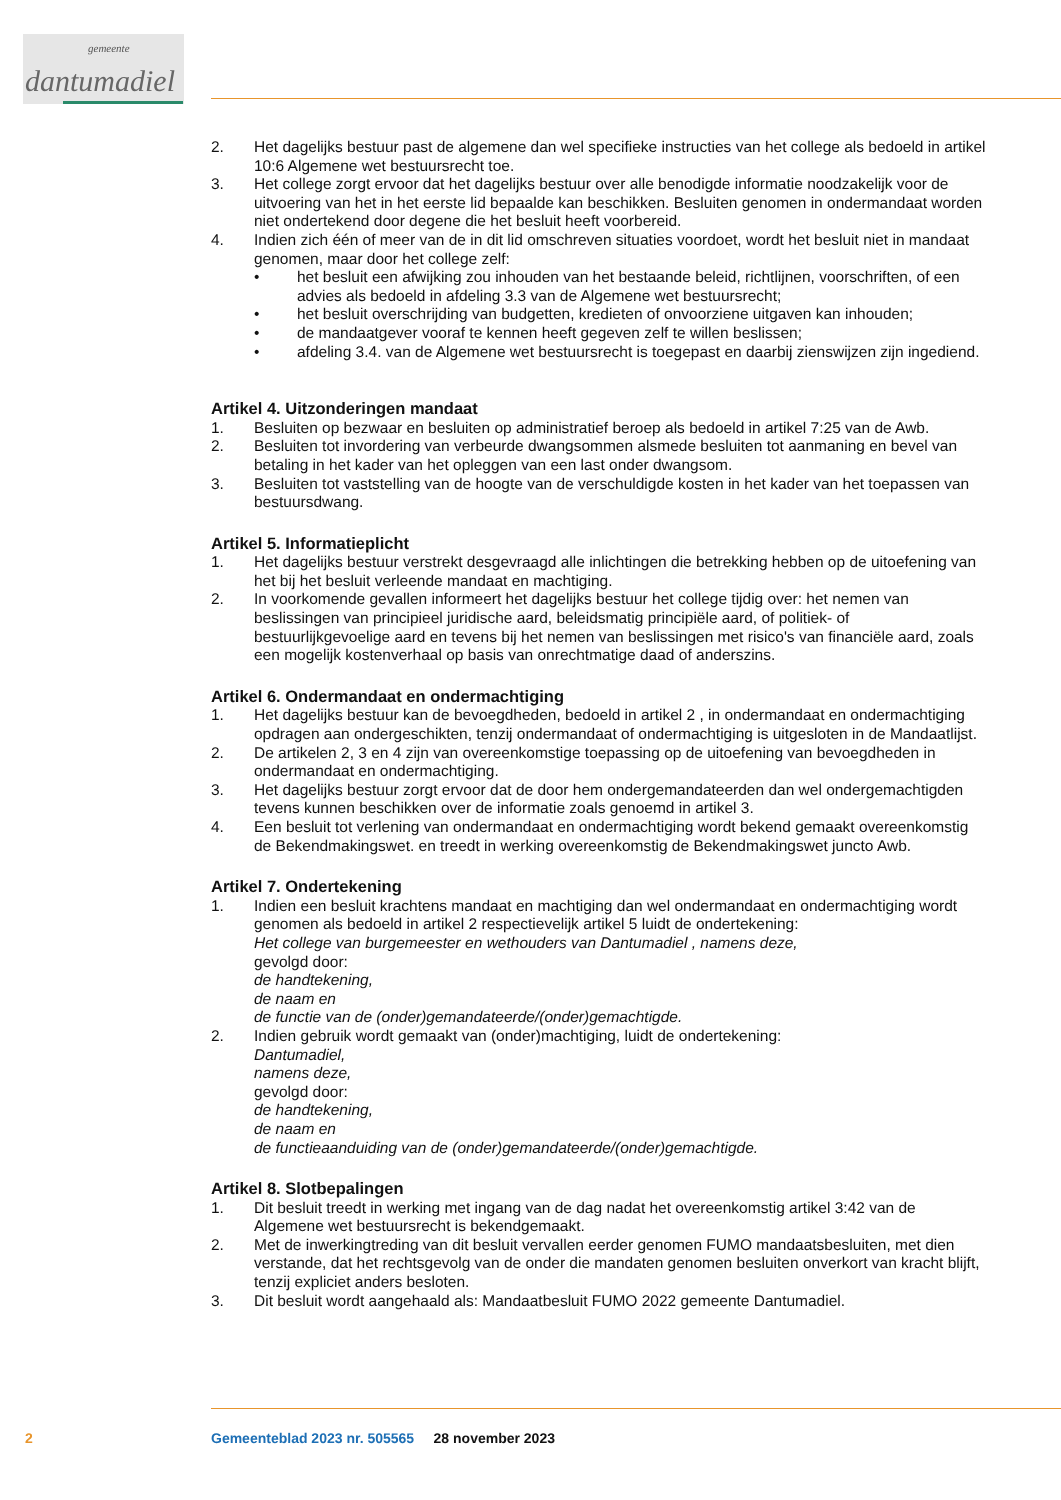gemeente
dantumadiel
2. Het dagelijks bestuur past de algemene dan wel specifieke instructies van het college als bedoeld in artikel 10:6 Algemene wet bestuursrecht toe.
3. Het college zorgt ervoor dat het dagelijks bestuur over alle benodigde informatie noodzakelijk voor de uitvoering van het in het eerste lid bepaalde kan beschikken. Besluiten genomen in ondermandaat worden niet ondertekend door degene die het besluit heeft voorbereid.
4. Indien zich één of meer van de in dit lid omschreven situaties voordoet, wordt het besluit niet in mandaat genomen, maar door het college zelf:
• het besluit een afwijking zou inhouden van het bestaande beleid, richtlijnen, voorschriften, of een advies als bedoeld in afdeling 3.3 van de Algemene wet bestuursrecht;
• het besluit overschrijding van budgetten, kredieten of onvoorziene uitgaven kan inhouden;
• de mandaatgever vooraf te kennen heeft gegeven zelf te willen beslissen;
• afdeling 3.4. van de Algemene wet bestuursrecht is toegepast en daarbij zienswijzen zijn ingediend.
Artikel 4. Uitzonderingen mandaat
1. Besluiten op bezwaar en besluiten op administratief beroep als bedoeld in artikel 7:25 van de Awb.
2. Besluiten tot invordering van verbeurde dwangsommen alsmede besluiten tot aanmaning en bevel van betaling in het kader van het opleggen van een last onder dwangsom.
3. Besluiten tot vaststelling van de hoogte van de verschuldigde kosten in het kader van het toepassen van bestuursdwang.
Artikel 5. Informatieplicht
1. Het dagelijks bestuur verstrekt desgevraagd alle inlichtingen die betrekking hebben op de uitoefening van het bij het besluit verleende mandaat en machtiging.
2. In voorkomende gevallen informeert het dagelijks bestuur het college tijdig over: het nemen van beslissingen van principieel juridische aard, beleidsmatig principiële aard, of politiek- of bestuurlijkgevoelige aard en tevens bij het nemen van beslissingen met risico's van financiële aard, zoals een mogelijk kostenverhaal op basis van onrechtmatige daad of anderszins.
Artikel 6. Ondermandaat en ondermachtiging
1. Het dagelijks bestuur kan de bevoegdheden, bedoeld in artikel 2 , in ondermandaat en ondermachtiging opdragen aan ondergeschikten, tenzij ondermandaat of ondermachtiging is uitgesloten in de Mandaatlijst.
2. De artikelen 2, 3 en 4 zijn van overeenkomstige toepassing op de uitoefening van bevoegdheden in ondermandaat en ondermachtiging.
3. Het dagelijks bestuur zorgt ervoor dat de door hem ondergemandateerden dan wel ondergemachtigden tevens kunnen beschikken over de informatie zoals genoemd in artikel 3.
4. Een besluit tot verlening van ondermandaat en ondermachtiging wordt bekend gemaakt overeenkomstig de Bekendmakingswet. en treedt in werking overeenkomstig de Bekendmakingswet juncto Awb.
Artikel 7. Ondertekening
1. Indien een besluit krachtens mandaat en machtiging dan wel ondermandaat en ondermachtiging wordt genomen als bedoeld in artikel 2 respectievelijk artikel 5 luidt de ondertekening:
Het college van burgemeester en wethouders van Dantumadiel , namens deze,
gevolgd door:
de handtekening,
de naam en
de functie van de (onder)gemandateerde/(onder)gemachtigde.
2. Indien gebruik wordt gemaakt van (onder)machtiging, luidt de ondertekening:
Dantumadiel,
namens deze,
gevolgd door:
de handtekening,
de naam en
de functieaanduiding van de (onder)gemandateerde/(onder)gemachtigde.
Artikel 8. Slotbepalingen
1. Dit besluit treedt in werking met ingang van de dag nadat het overeenkomstig artikel 3:42 van de Algemene wet bestuursrecht is bekendgemaakt.
2. Met de inwerkingtreding van dit besluit vervallen eerder genomen FUMO mandaatsbesluiten, met dien verstande, dat het rechtsgevolg van de onder die mandaten genomen besluiten onverkort van kracht blijft, tenzij expliciet anders besloten.
3. Dit besluit wordt aangehaald als: Mandaatbesluit FUMO 2022 gemeente Dantumadiel.
2 Gemeenteblad 2023 nr. 505565 28 november 2023